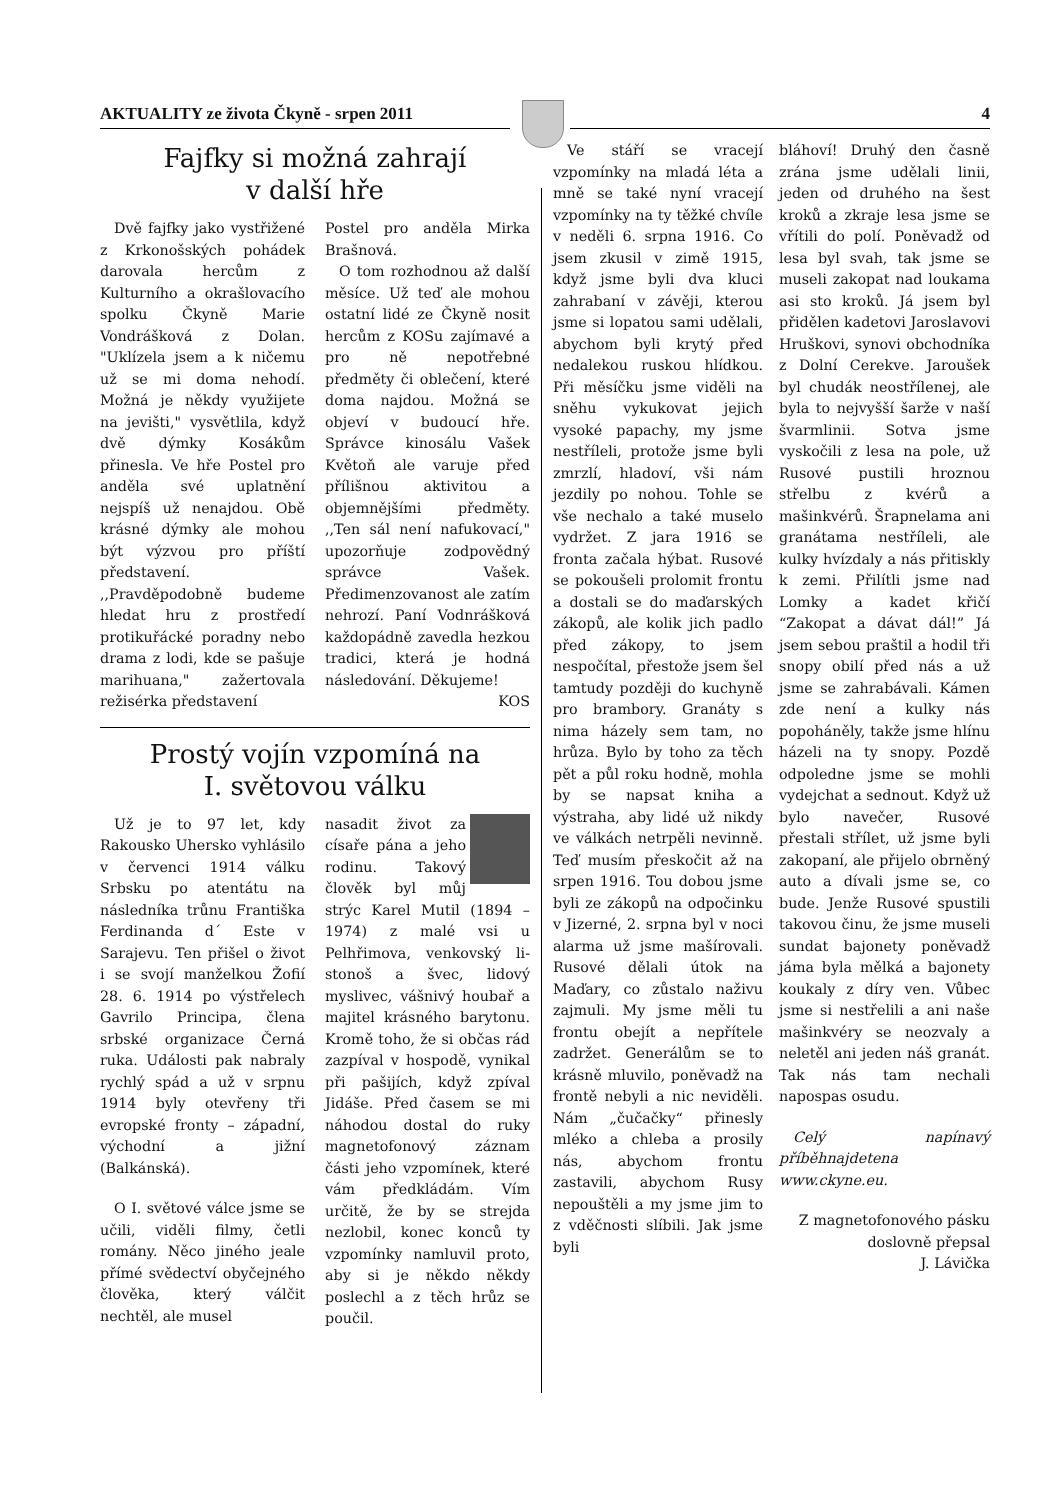AKTUALITY ze života Čkyně - srpen 2011 4
Fajfky si možná zahrají
v další hře
Dvě fajfky jako vystřižené z Krkonošských pohádek darovala hercům z Kulturního a okrašlovacího spolku Čkyně Marie Vondrášková z Dolan. "Uklízela jsem a k ničemu už se mi doma nehodí. Možná je někdy využijete na jevišti," vysvětlila, když dvě dýmky Kosákům přinesla. Ve hře Postel pro anděla své uplatnění nejspíš už nenajdou. Obě krásné dýmky ale mohou být výzvou pro příští představení. ,,Pravděpodobně budeme hledat hru z prostředí protikuřácké poradny nebo drama z lodi, kde se pašuje marihuana," zažertovala režisérka představení
Postel pro anděla Mirka Brašnová.
O tom rozhodnou až další měsíce. Už teď ale mohou ostatní lidé ze Čkyně nosit hercům z KOSu zajímavé a pro ně nepotřebné předměty či oblečení, které doma najdou. Možná se objeví v budoucí hře. Správce kinosálu Vašek Květoň ale varuje před přílišnou aktivitou a objemnějšími předměty. ,,Ten sál není nafukovací," upozorňuje zodpovědný správce Vašek. Předimenzovanost ale zatím nehrozí. Paní Vodnrášková každopádně zavedla hezkou tradici, která je hodná následování. Děkujeme!
KOS
Prostý vojín vzpomíná na
I. světovou válku
Už je to 97 let, kdy Rakousko Uhersko vyhlásilo v červenci 1914 válku Srbsku po atentátu na následníka trůnu Františka Ferdinanda d´ Este v Sarajevu. Ten přišel o život i se svojí manželkou Žofií 28. 6. 1914 po výstřelech Gavrilo Principa, člena srbské organizace Černá ruka. Události pak nabraly rychlý spád a už v srpnu 1914 byly otevřeny tři evropské fronty – západní, východní a jižní (Balkánská).
O I. světové válce jsme se učili, viděli filmy, četli romány. Něco jiného jeale přímé svědectví obyčejného člověka, který válčit nechtěl, ale musel
nasadit život za císaře pána a jeho rodinu. Takový člověk byl můj strýc Karel Mutil (1894 – 1974) z malé vsi u Pelhřimova, venkovský li-stonoš a švec, lidový myslivec, vášnivý houbař a majitel krásného barytonu. Kromě toho, že si občas rád zazpíval v hospodě, vynikal při pašijích, když zpíval Jidáše. Před časem se mi náhodou dostal do ruky magnetofonový záznam části jeho vzpomínek, které vám předkládám. Vím určitě, že by se strejda nezlobil, konec konců ty vzpomínky namluvil proto, aby si je někdo někdy poslechl a z těch hrůz se poučil.
Ve stáří se vracejí vzpomínky na mladá léta a mně se také nyní vracejí vzpomínky na ty těžké chvíle v neděli 6. srpna 1916. Co jsem zkusil v zimě 1915, když jsme byli dva kluci zahrabaní v závěji, kterou jsme si lopatou sami udělali, abychom byli krytý před nedalekou ruskou hlídkou. Při měsíčku jsme viděli na sněhu vykukovat jejich vysoké papachy, my jsme nestříleli, protože jsme byli zmrzlí, hladoví, vši nám jezdily po nohou. Tohle se vše nechalo a také muselo vydržet. Z jara 1916 se fronta začala hýbat. Rusové se pokoušeli prolomit frontu a dostali se do maďarských zákopů, ale kolik jich padlo před zákopy, to jsem nespočítal, přestože jsem šel tamtudy později do kuchyně pro brambory. Granáty s nima házely sem tam, no hrůza. Bylo by toho za těch pět a půl roku hodně, mohla by se napsat kniha a výstraha, aby lidé už nikdy ve válkách netrpěli nevinně. Teď musím přeskočit až na srpen 1916. Tou dobou jsme byli ze zákopů na odpočinku v Jizerné, 2. srpna byl v noci alarma už jsme mašírovali. Rusové dělali útok na Maďary, co zůstalo naživu zajmuli. My jsme měli tu frontu obejít a nepřítele zadržet. Generálům se to krásně mluvilo, poněvadž na frontě nebyli a nic neviděli. Nám „čučačky“ přinesly mléko a chleba a prosily nás, abychom frontu zastavili, abychom Rusy nepouštěli a my jsme jim to z vděčnosti slíbili. Jak jsme byli
bláhoví! Druhý den časně zrána jsme udělali linii, jeden od druhého na šest kroků a zkraje lesa jsme se vřítili do polí. Poněvadž od lesa byl svah, tak jsme se museli zakopat nad loukama asi sto kroků. Já jsem byl přidělen kadetovi Jaroslavovi Hruškovi, synovi obchodníka z Dolní Cerekve. Jaroušek byl chudák neostřílenej, ale byla to nejvyšší šarže v naší švarmlinii. Sotva jsme vyskočili z lesa na pole, už Rusové pustili hroznou střelbu z kvérů a mašinkvérů. Šrapnelama ani granátama nestříleli, ale kulky hvízdaly a nás přitiskly k zemi. Přilítli jsme nad Lomky a kadet křičí “Zakopat a dávat dál!” Já jsem sebou praštil a hodil tři snopy obilí před nás a už jsme se zahrabávali. Kámen zde není a kulky nás popoháněly, takže jsme hlínu házeli na ty snopy. Pozdě odpoledne jsme se mohli vydejchat a sednout. Když už bylo navečer, Rusové přestali střílet, už jsme byli zakopaní, ale přijelo obrněný auto a dívali jsme se, co bude. Jenže Rusové spustili takovou činu, že jsme museli sundat bajonety poněvadž jáma byla mělká a bajonety koukaly z díry ven. Vůbec jsme si nestřelili a ani naše mašinkvéry se neozvaly a neletěl ani jeden náš granát. Tak nás tam nechali napospas osudu.
Celý napínavý příběhnajdetena www.ckyne.eu.
Z magnetofonového pásku doslovně přepsal
J. Lávička